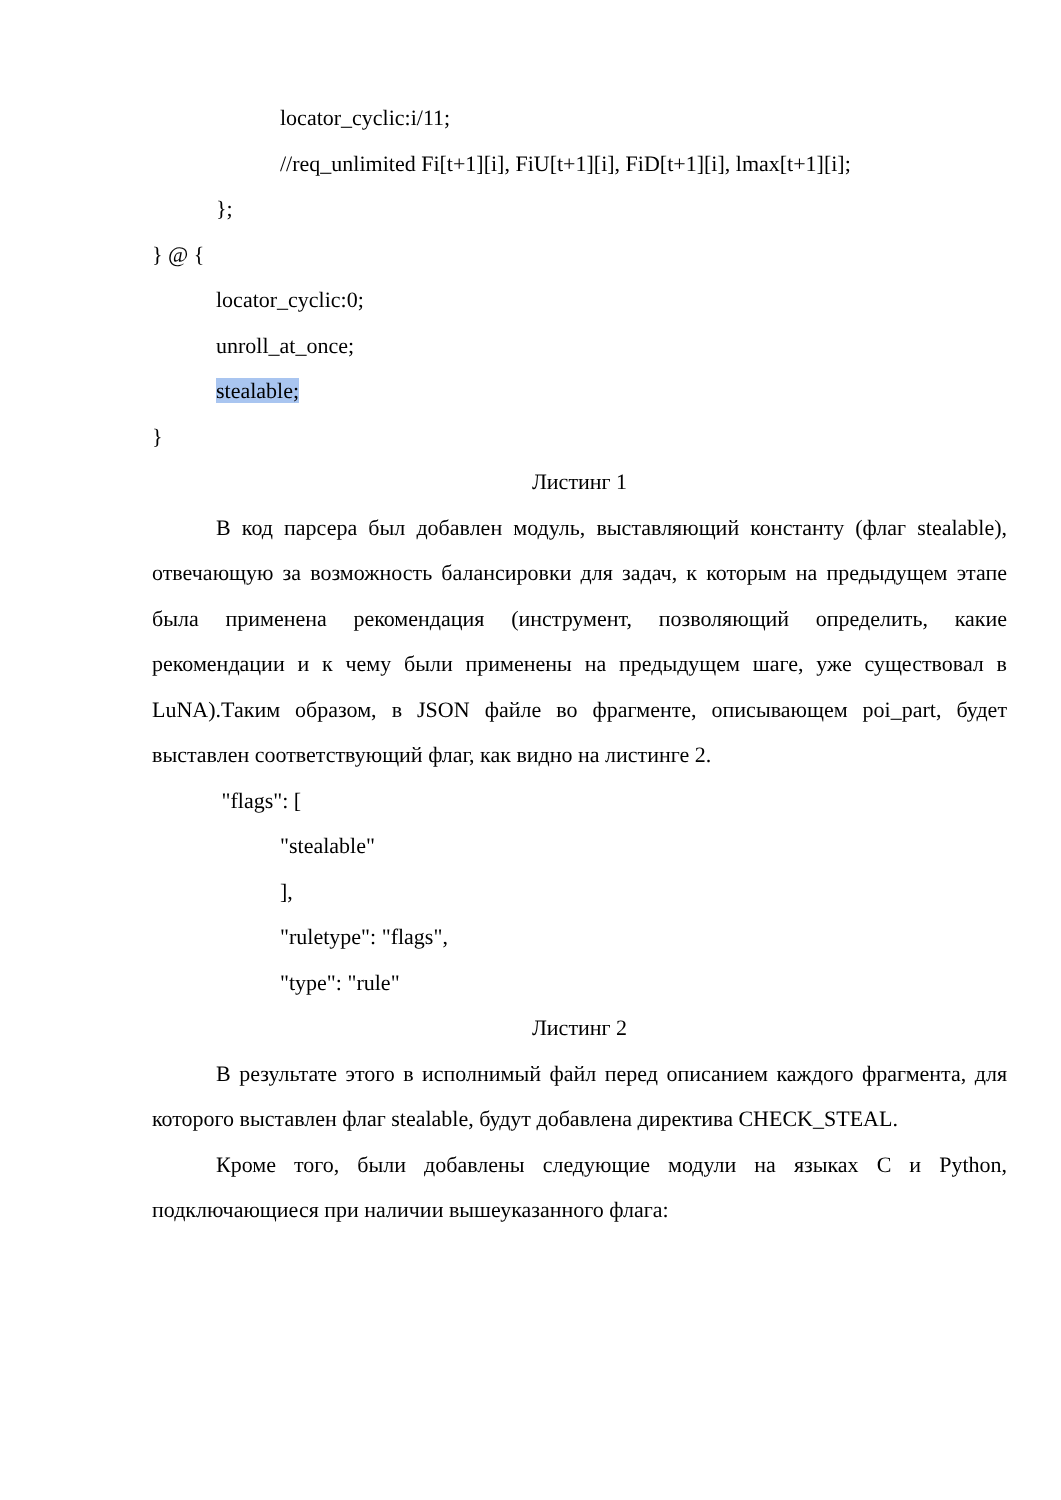locator_cyclic:i/11;
//req_unlimited Fi[t+1][i], FiU[t+1][i], FiD[t+1][i], lmax[t+1][i];
};
} @ {
locator_cyclic:0;
unroll_at_once;
stealable;
}
Листинг 1
В код парсера был добавлен модуль, выставляющий константу (флаг stealable), отвечающую за возможность балансировки для задач, к которым на предыдущем этапе была применена рекомендация (инструмент, позволяющий определить, какие рекомендации и к чему были применены на предыдущем шаге, уже существовал в LuNA).Таким образом, в JSON файле во фрагменте, описывающем poi_part, будет выставлен соответствующий флаг, как видно на листинге 2.
"flags": [
"stealable"
],
"ruletype": "flags",
"type": "rule"
Листинг 2
В результате этого в исполнимый файл перед описанием каждого фрагмента, для которого выставлен флаг stealable, будут добавлена директива CHECK_STEAL.
Кроме того, были добавлены следующие модули на языках C и Python, подключающиеся при наличии вышеуказанного флага: